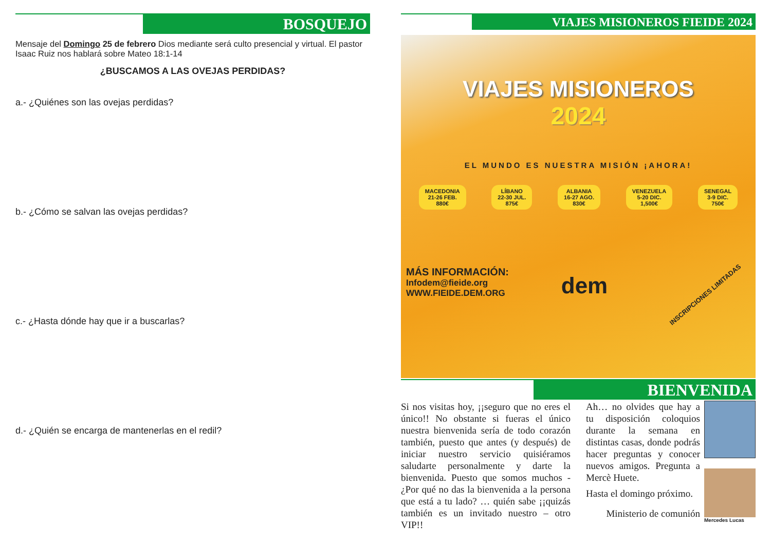BOSQUEJO
Mensaje del Domingo 25 de febrero Dios mediante será culto presencial y virtual. El pastor Isaac Ruiz nos hablará sobre Mateo 18:1-14
¿BUSCAMOS A LAS OVEJAS PERDIDAS?
a.- ¿Quiénes son las ovejas perdidas?
b.- ¿Cómo se salvan las ovejas perdidas?
c.- ¿Hasta dónde hay que ir a buscarlas?
d.- ¿Quién se encarga de mantenerlas en el redil?
VIAJES MISIONEROS FIEIDE 2024
VIAJES MISIONEROS
2024
EL MUNDO ES NUESTRA MISIÓN ¡AHORA!
MACEDONIA
21-26 FEB.
880€
LÍBANO
22-30 JUL.
875€
ALBANIA
16-27 AGO.
830€
VENEZUELA
5-20 DIC.
1,500€
SENEGAL
3-9 DIC.
750€
MÁS INFORMACIÓN:
Infodem@fieide.org
WWW.FIEIDE.DEM.ORG
dem
INSCRIPCIONES LIMITADAS
BIENVENIDA
Si nos visitas hoy, ¡¡seguro que no eres el único!! No obstante si fueras el único nuestra bienvenida sería de todo corazón también, puesto que antes (y después) de iniciar nuestro servicio quisiéramos saludarte personalmente y darte la bienvenida. Puesto que somos muchos - ¿Por qué no das la bienvenida a la persona que está a tu lado? … quién sabe ¡¡quizás también es un invitado nuestro – otro VIP!!
Ah… no olvides que hay a tu disposición coloquios durante la semana en distintas casas, donde podrás hacer preguntas y conocer nuevos amigos. Pregunta a Mercè Huete.
Hasta el domingo próximo.
Ministerio de comunión
Mercedes Lucas